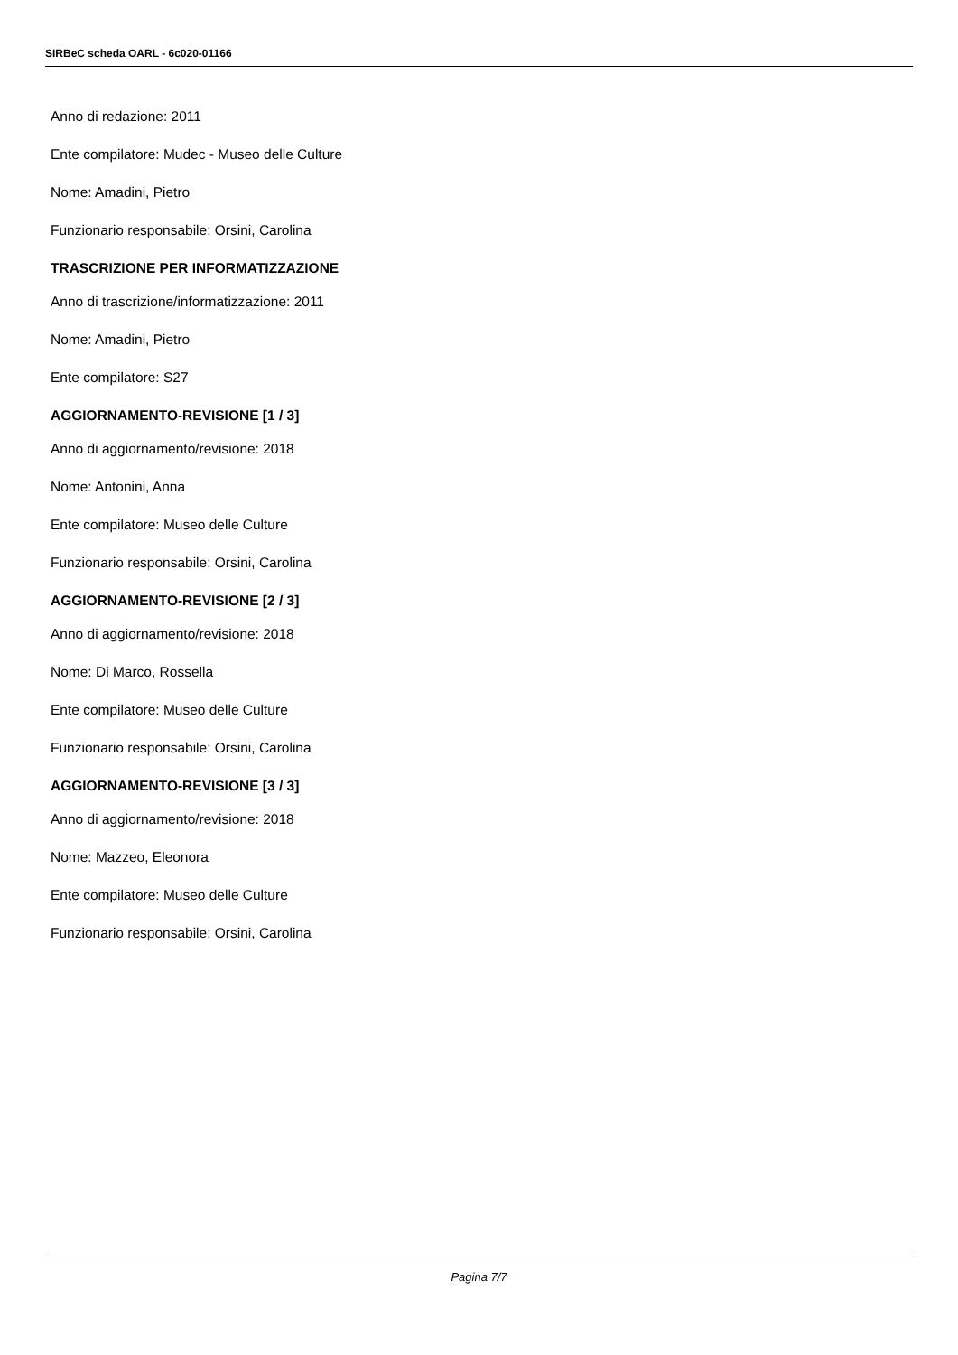SIRBeC scheda OARL - 6c020-01166
Anno di redazione: 2011
Ente compilatore: Mudec - Museo delle Culture
Nome: Amadini, Pietro
Funzionario responsabile: Orsini, Carolina
TRASCRIZIONE PER INFORMATIZZAZIONE
Anno di trascrizione/informatizzazione: 2011
Nome: Amadini, Pietro
Ente compilatore: S27
AGGIORNAMENTO-REVISIONE [1 / 3]
Anno di aggiornamento/revisione: 2018
Nome: Antonini, Anna
Ente compilatore: Museo delle Culture
Funzionario responsabile: Orsini, Carolina
AGGIORNAMENTO-REVISIONE [2 / 3]
Anno di aggiornamento/revisione: 2018
Nome: Di Marco, Rossella
Ente compilatore: Museo delle Culture
Funzionario responsabile: Orsini, Carolina
AGGIORNAMENTO-REVISIONE [3 / 3]
Anno di aggiornamento/revisione: 2018
Nome: Mazzeo, Eleonora
Ente compilatore: Museo delle Culture
Funzionario responsabile: Orsini, Carolina
Pagina 7/7